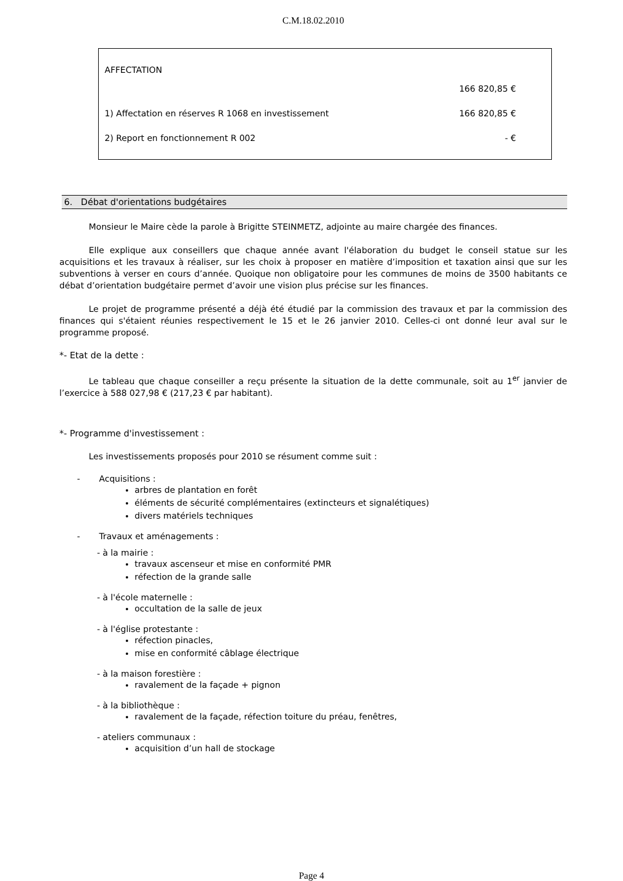C.M.18.02.2010
| AFFECTATION | |
| | 166 820,85 € |
| 1) Affectation en réserves R 1068 en investissement | 166 820,85 € |
| 2) Report en fonctionnement R 002 | - € |
6. Débat d'orientations budgétaires
Monsieur le Maire cède la parole à Brigitte STEINMETZ, adjointe au maire chargée des finances.
Elle explique aux conseillers que chaque année avant l'élaboration du budget le conseil statue sur les acquisitions et les travaux à réaliser, sur les choix à proposer en matière d’imposition et taxation ainsi que sur les subventions à verser en cours d’année. Quoique non obligatoire pour les communes de moins de 3500 habitants ce débat d’orientation budgétaire permet d’avoir une vision plus précise sur les finances.
Le projet de programme présenté a déjà été étudié par la commission des travaux et par la commission des finances qui s'étaient réunies respectivement le 15 et le 26 janvier 2010. Celles-ci ont donné leur aval sur le programme proposé.
*- Etat de la dette :
Le tableau que chaque conseiller a reçu présente la situation de la dette communale, soit au 1<sup>er</sup> janvier de l’exercice à 588 027,98 € (217,23 € par habitant).
*- Programme d'investissement :
Les investissements proposés pour 2010 se résument comme suit :
- Acquisitions :
arbres de plantation en forêt
éléments de sécurité complémentaires (extincteurs et signalétiques)
divers matériels techniques
- Travaux et aménagements :
- à la mairie :
travaux ascenseur et mise en conformité PMR
réfection de la grande salle
- à l'école maternelle :
occultation de la salle de jeux
- à l'église protestante :
réfection pinacles,
mise en conformité câblage électrique
- à la maison forestière :
ravalement de la façade + pignon
- à la bibliothèque :
ravalement de la façade, réfection toiture du préau, fenêtres,
- ateliers communaux :
acquisition d’un hall de stockage
Page 4